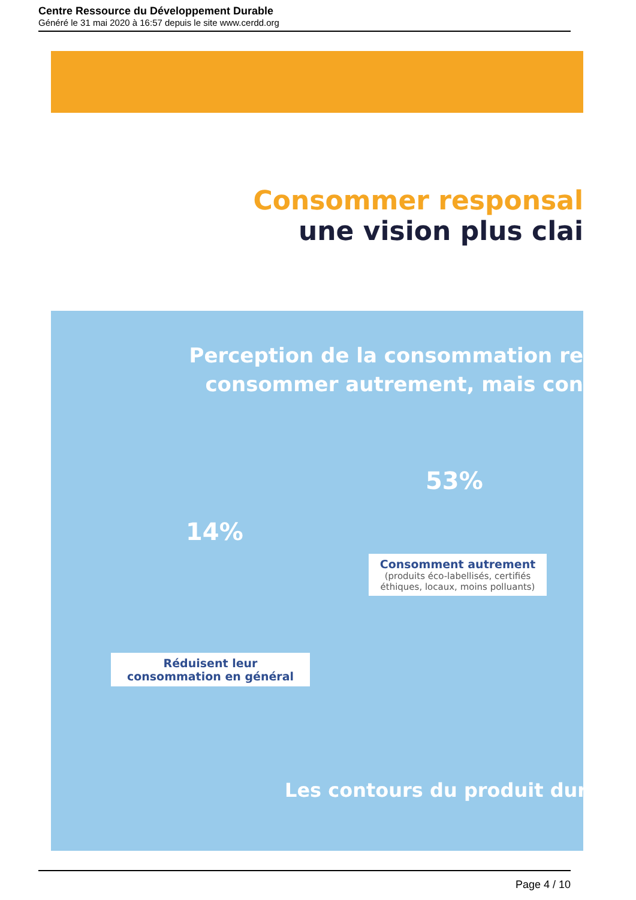Centre Ressource du Développement Durable
Généré le 31 mai 2020 à 16:57 depuis le site www.cerdd.org
Consommer responsal
une vision plus clai
Perception de la consommation re
consommer autrement, mais con
53%
14%
Consomment autrement
(produits éco-labellisés, certifiés éthiques, locaux, moins polluants)
Réduisent leur consommation en général
Les contours du produit dur
Page 4 / 10